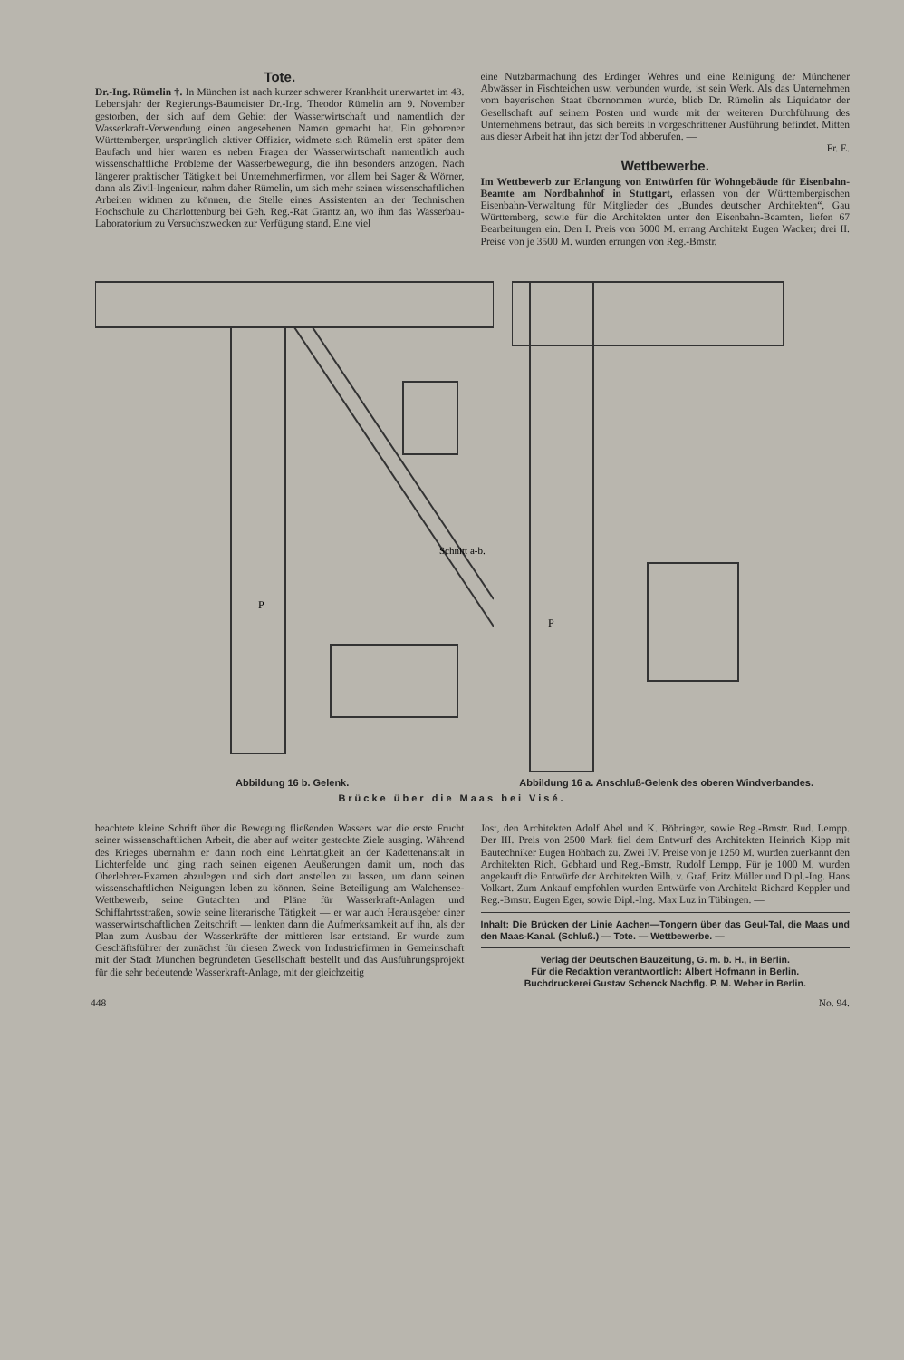Tote.
Dr.-Ing. Rümelin †. In München ist nach kurzer schwerer Krankheit unerwartet im 43. Lebensjahr der Regierungs-Baumeister Dr.-Ing. Theodor Rümelin am 9. November gestorben, der sich auf dem Gebiet der Wasserwirtschaft und namentlich der Wasserkraft-Verwendung einen angesehenen Namen gemacht hat. Ein geborener Württemberger, ursprünglich aktiver Offizier, widmete sich Rümelin erst später dem Baufach und hier waren es neben Fragen der Wasserwirtschaft namentlich auch wissenschaftliche Probleme der Wasserbewegung, die ihn besonders anzogen. Nach längerer praktischer Tätigkeit bei Unternehmerfirmen, vor allem bei Sager & Wörner, dann als Zivil-Ingenieur, nahm daher Rümelin, um sich mehr seinen wissenschaftlichen Arbeiten widmen zu können, die Stelle eines Assistenten an der Technischen Hochschule zu Charlottenburg bei Geh. Reg.-Rat Grantz an, wo ihm das Wasserbau-Laboratorium zu Versuchszwecken zur Verfügung stand. Eine viel
eine Nutzbarmachung des Erdinger Wehres und eine Reinigung der Münchener Abwässer in Fischteichen usw. verbunden wurde, ist sein Werk. Als das Unternehmen vom bayerischen Staat übernommen wurde, blieb Dr. Rümelin als Liquidator der Gesellschaft auf seinem Posten und wurde mit der weiteren Durchführung des Unternehmens betraut, das sich bereits in vorgeschrittener Ausführung befindet. Mitten aus dieser Arbeit hat ihn jetzt der Tod abberufen. —
Fr. E.
Wettbewerbe.
Im Wettbewerb zur Erlangung von Entwürfen für Wohngebäude für Eisenbahn-Beamte am Nordbahnhof in Stuttgart, erlassen von der Württembergischen Eisenbahn-Verwaltung für Mitglieder des „Bundes deutscher Architekten“, Gau Württemberg, sowie für die Architekten unter den Eisenbahn-Beamten, liefen 67 Bearbeitungen ein. Den I. Preis von 5000 M. errang Architekt Eugen Wacker; drei II. Preise von je 3500 M. wurden errungen von Reg.-Bmstr.
P
Schnitt a-b.
P
Abbildung 16 b. Gelenk. Abbildung 16 a. Anschluß-Gelenk des oberen Windverbandes.
Brücke über die Maas bei Visé.
beachtete kleine Schrift über die Bewegung fließenden Wassers war die erste Frucht seiner wissenschaftlichen Arbeit, die aber auf weiter gesteckte Ziele ausging. Während des Krieges übernahm er dann noch eine Lehrtätigkeit an der Kadettenanstalt in Lichterfelde und ging nach seinen eigenen Aeußerungen damit um, noch das Oberlehrer-Examen abzulegen und sich dort anstellen zu lassen, um dann seinen wissenschaftlichen Neigungen leben zu können. Seine Beteiligung am Walchensee-Wettbewerb, seine Gutachten und Pläne für Wasserkraft-Anlagen und Schiffahrtsstraßen, sowie seine literarische Tätigkeit — er war auch Herausgeber einer wasserwirtschaftlichen Zeitschrift — lenkten dann die Aufmerksamkeit auf ihn, als der Plan zum Ausbau der Wasserkräfte der mittleren Isar entstand. Er wurde zum Geschäftsführer der zunächst für diesen Zweck von Industriefirmen in Gemeinschaft mit der Stadt München begründeten Gesellschaft bestellt und das Ausführungsprojekt für die sehr bedeutende Wasserkraft-Anlage, mit der gleichzeitig
Jost, den Architekten Adolf Abel und K. Böhringer, sowie Reg.-Bmstr. Rud. Lempp. Der III. Preis von 2500 Mark fiel dem Entwurf des Architekten Heinrich Kipp mit Bautechniker Eugen Hohbach zu. Zwei IV. Preise von je 1250 M. wurden zuerkannt den Architekten Rich. Gebhard und Reg.-Bmstr. Rudolf Lempp. Für je 1000 M. wurden angekauft die Entwürfe der Architekten Wilh. v. Graf, Fritz Müller und Dipl.-Ing. Hans Volkart. Zum Ankauf empfohlen wurden Entwürfe von Architekt Richard Keppler und Reg.-Bmstr. Eugen Eger, sowie Dipl.-Ing. Max Luz in Tübingen. —
Inhalt: Die Brücken der Linie Aachen—Tongern über das Geul-Tal, die Maas und den Maas-Kanal. (Schluß.) — Tote. — Wettbewerbe. —
Verlag der Deutschen Bauzeitung, G. m. b. H., in Berlin.
Für die Redaktion verantwortlich: Albert Hofmann in Berlin.
Buchdruckerei Gustav Schenck Nachflg. P. M. Weber in Berlin.
448 No. 94.